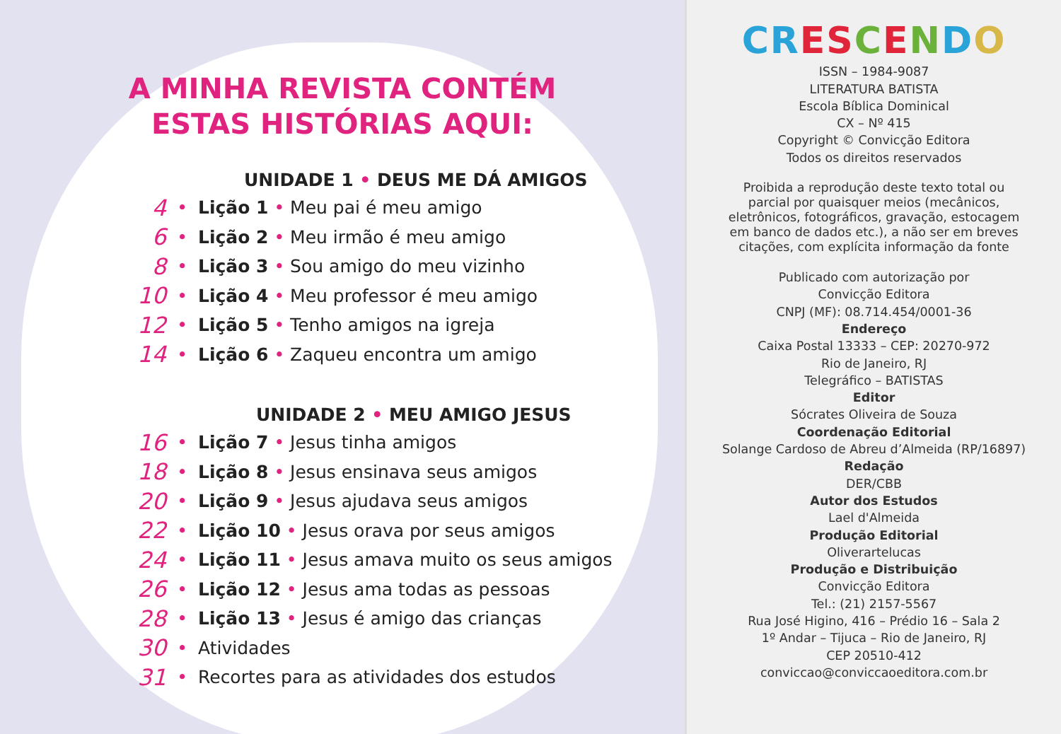A MINHA REVISTA CONTÉM
ESTAS HISTÓRIAS AQUI:
UNIDADE 1 • DEUS ME DÁ AMIGOS
4 • Lição 1 • Meu pai é meu amigo
6 • Lição 2 • Meu irmão é meu amigo
8 • Lição 3 • Sou amigo do meu vizinho
10 • Lição 4 • Meu professor é meu amigo
12 • Lição 5 • Tenho amigos na igreja
14 • Lição 6 • Zaqueu encontra um amigo
UNIDADE 2 • MEU AMIGO JESUS
16 • Lição 7 • Jesus tinha amigos
18 • Lição 8 • Jesus ensinava seus amigos
20 • Lição 9 • Jesus ajudava seus amigos
22 • Lição 10 • Jesus orava por seus amigos
24 • Lição 11 • Jesus amava muito os seus amigos
26 • Lição 12 • Jesus ama todas as pessoas
28 • Lição 13 • Jesus é amigo das crianças
30 • Atividades
31 • Recortes para as atividades dos estudos
CR ES CENDO
ISSN – 1984-9087
LITERATURA BATISTA
Escola Bíblica Dominical
CX – Nº 415
Copyright © Convicção Editora
Todos os direitos reservados
Proibida a reprodução deste texto total ou
parcial por quaisquer meios (mecânicos,
eletrônicos, fotográficos, gravação, estocagem
em banco de dados etc.), a não ser em breves
citações, com explícita informação da fonte
Publicado com autorização por
Convicção Editora
CNPJ (MF): 08.714.454/0001-36
Endereço
Caixa Postal 13333 – CEP: 20270-972
Rio de Janeiro, RJ
Telegráfico – BATISTAS
Editor
Sócrates Oliveira de Souza
Coordenação Editorial
Solange Cardoso de Abreu d’Almeida (RP/16897)
Redação
DER/CBB
Autor dos Estudos
Lael d'Almeida
Produção Editorial
Oliverartelucas
Produção e Distribuição
Convicção Editora
Tel.: (21) 2157-5567
Rua José Higino, 416 – Prédio 16 – Sala 2
1º Andar – Tijuca – Rio de Janeiro, RJ
CEP 20510-412
conviccao@conviccaoeditora.com.br